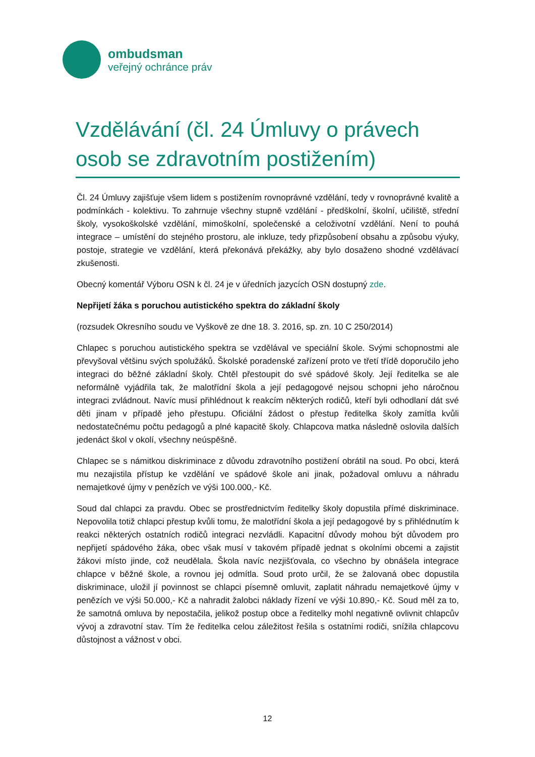ombudsman
veřejný ochránce práv
Vzdělávání (čl. 24 Úmluvy o právech osob se zdravotním postižením)
Čl. 24 Úmluvy zajišťuje všem lidem s postižením rovnoprávné vzdělání, tedy v rovnoprávné kvalitě a podmínkách - kolektivu. To zahrnuje všechny stupně vzdělání - předškolní, školní, učiliště, střední školy, vysokoškolské vzdělání, mimoškolní, společenské a celoživotní vzdělání. Není to pouhá integrace – umístění do stejného prostoru, ale inkluze, tedy přizpůsobení obsahu a způsobu výuky, postoje, strategie ve vzdělání, která překonává překážky, aby bylo dosaženo shodné vzdělávací zkušenosti.
Obecný komentář Výboru OSN k čl. 24 je v úředních jazycích OSN dostupný zde.
Nepřijetí žáka s poruchou autistického spektra do základní školy
(rozsudek Okresního soudu ve Vyškově ze dne 18. 3. 2016, sp. zn. 10 C 250/2014)
Chlapec s poruchou autistického spektra se vzdělával ve speciální škole. Svými schopnostmi ale převyšoval většinu svých spolužáků. Školské poradenské zařízení proto ve třetí třídě doporučilo jeho integraci do běžné základní školy. Chtěl přestoupit do své spádové školy. Její ředitelka se ale neformálně vyjádřila tak, že malotřídní škola a její pedagogové nejsou schopni jeho náročnou integraci zvládnout. Navíc musí přihlédnout k reakcím některých rodičů, kteří byli odhodlaní dát své děti jinam v případě jeho přestupu. Oficiální žádost o přestup ředitelka školy zamítla kvůli nedostatečnému počtu pedagogů a plné kapacitě školy. Chlapcova matka následně oslovila dalších jedenáct škol v okolí, všechny neúspěšně.
Chlapec se s námitkou diskriminace z důvodu zdravotního postižení obrátil na soud. Po obci, která mu nezajistila přístup ke vzdělání ve spádové škole ani jinak, požadoval omluvu a náhradu nemajetkové újmy v penězích ve výši 100.000,- Kč.
Soud dal chlapci za pravdu. Obec se prostřednictvím ředitelky školy dopustila přímé diskriminace. Nepovolila totiž chlapci přestup kvůli tomu, že malotřídní škola a její pedagogové by s přihlédnutím k reakci některých ostatních rodičů integraci nezvládli. Kapacitní důvody mohou být důvodem pro nepřijetí spádového žáka, obec však musí v takovém případě jednat s okolními obcemi a zajistit žákovi místo jinde, což neudělala. Škola navíc nezjišťovala, co všechno by obnášela integrace chlapce v běžné škole, a rovnou jej odmítla. Soud proto určil, že se žalovaná obec dopustila diskriminace, uložil jí povinnost se chlapci písemně omluvit, zaplatit náhradu nemajetkové újmy v penězích ve výši 50.000,- Kč a nahradit žalobci náklady řízení ve výši 10.890,- Kč. Soud měl za to, že samotná omluva by nepostačila, jelikož postup obce a ředitelky mohl negativně ovlivnit chlapcův vývoj a zdravotní stav. Tím že ředitelka celou záležitost řešila s ostatními rodiči, snížila chlapcovu důstojnost a vážnost v obci.
12